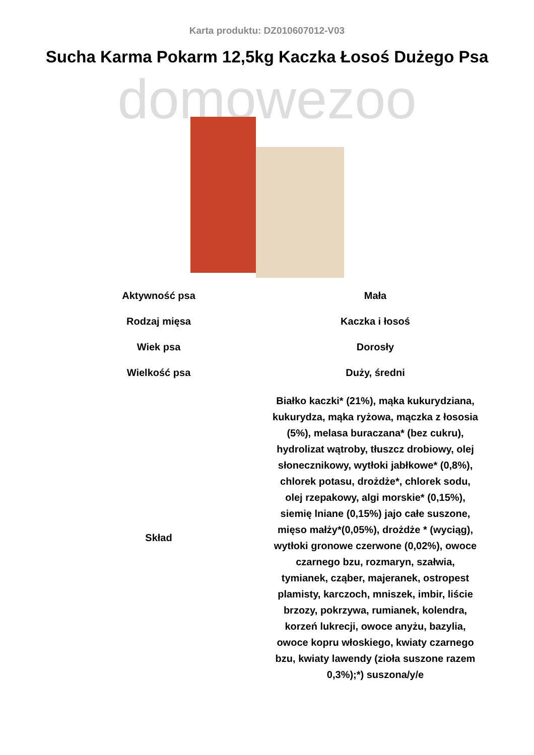Karta produktu: DZ010607012-V03
Sucha Karma Pokarm 12,5kg Kaczka Łosoś Dużego Psa
domowezoo
| Aktywność psa | Mała |
| Rodzaj mięsa | Kaczka i łosoś |
| Wiek psa | Dorosły |
| Wielkość psa | Duży, średni |
| Skład | Białko kaczki* (21%), mąka kukurydziana, kukurydza, mąka ryżowa, mączka z łososia (5%), melasa buraczana* (bez cukru), hydrolizat wątroby, tłuszcz drobiowy, olej słonecznikowy, wytłoki jabłkowe* (0,8%), chlorek potasu, drożdże*, chlorek sodu, olej rzepakowy, algi morskie* (0,15%), siemię lniane (0,15%) jajo całe suszone, mięso małży*(0,05%), drożdże * (wyciąg), wytłoki gronowe czerwone (0,02%), owoce czarnego bzu, rozmaryn, szałwia, tymianek, cząber, majeranek, ostropest plamisty, karczoch, mniszek, imbir, liście brzozy, pokrzywa, rumianek, kolendra, korzeń lukrecji, owoce anyżu, bazylia, owoce kopru włoskiego, kwiaty czarnego bzu, kwiaty lawendy (zioła suszone razem 0,3%);*) suszona/y/e |